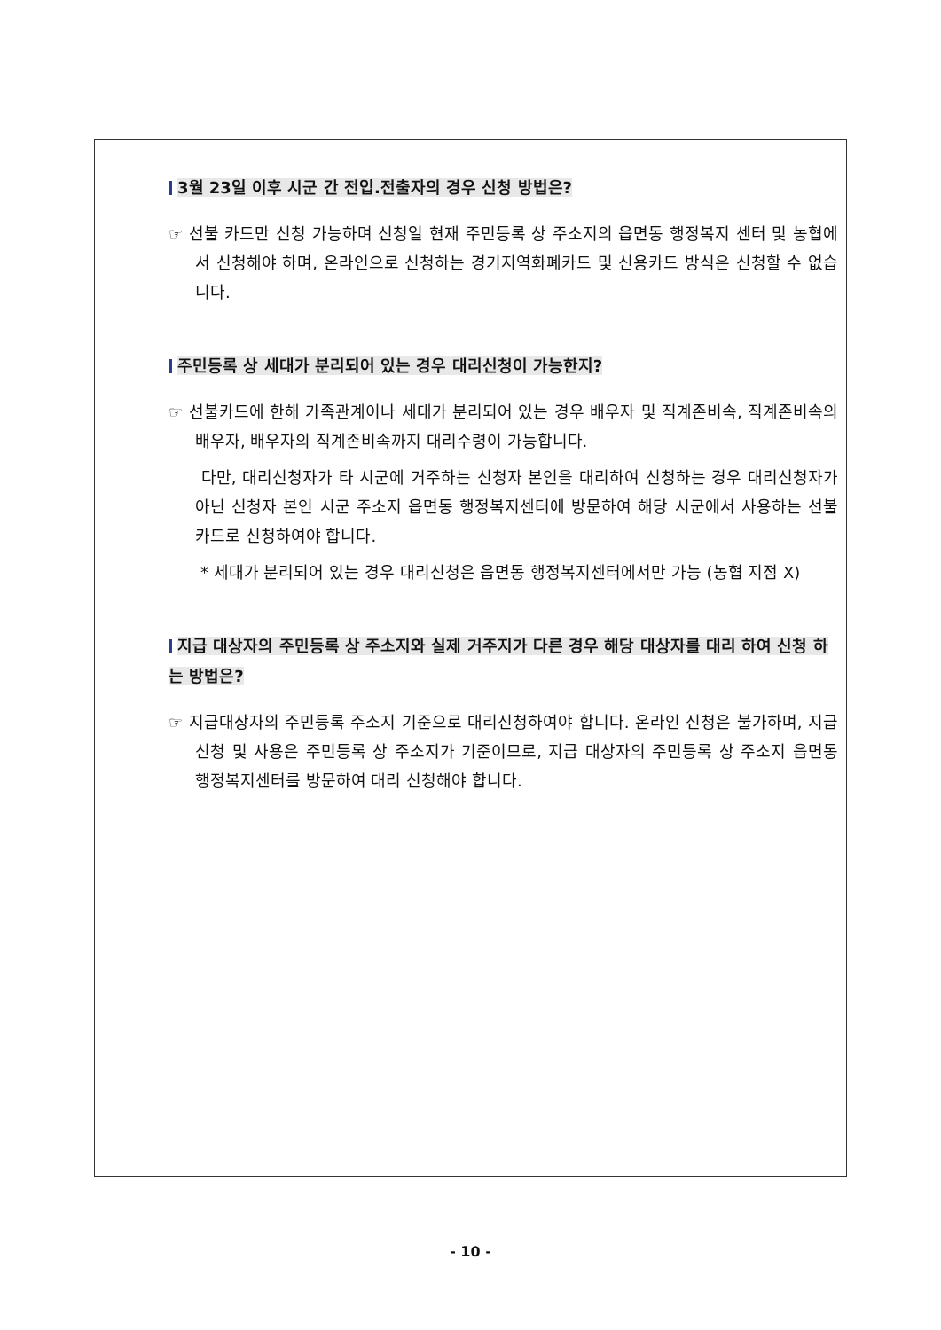3월 23일 이후 시군 간 전입.전출자의 경우 신청 방법은?
☞ 선불 카드만 신청 가능하며 신청일 현재 주민등록 상 주소지의 읍면동 행정복지 센터 및 농협에서 신청해야 하며, 온라인으로 신청하는 경기지역화폐카드 및 신용카드 방식은 신청할 수 없습니다.
주민등록 상 세대가 분리되어 있는 경우 대리신청이 가능한지?
☞ 선불카드에 한해 가족관계이나 세대가 분리되어 있는 경우 배우자 및 직계존비속, 직계존비속의 배우자, 배우자의 직계존비속까지 대리수령이 가능합니다.
다만, 대리신청자가 타 시군에 거주하는 신청자 본인을 대리하여 신청하는 경우 대리신청자가 아닌 신청자 본인 시군 주소지 읍면동 행정복지센터에 방문하여 해당 시군에서 사용하는 선불카드로 신청하여야 합니다.
* 세대가 분리되어 있는 경우 대리신청은 읍면동 행정복지센터에서만 가능 (농협 지점 X)
지급 대상자의 주민등록 상 주소지와 실제 거주지가 다른 경우 해당 대상자를 대리 하여 신청 하는 방법은?
☞ 지급대상자의 주민등록 주소지 기준으로 대리신청하여야 합니다. 온라인 신청은 불가하며, 지급 신청 및 사용은 주민등록 상 주소지가 기준이므로, 지급 대상자의 주민등록 상 주소지 읍면동 행정복지센터를 방문하여 대리 신청해야 합니다.
- 10 -